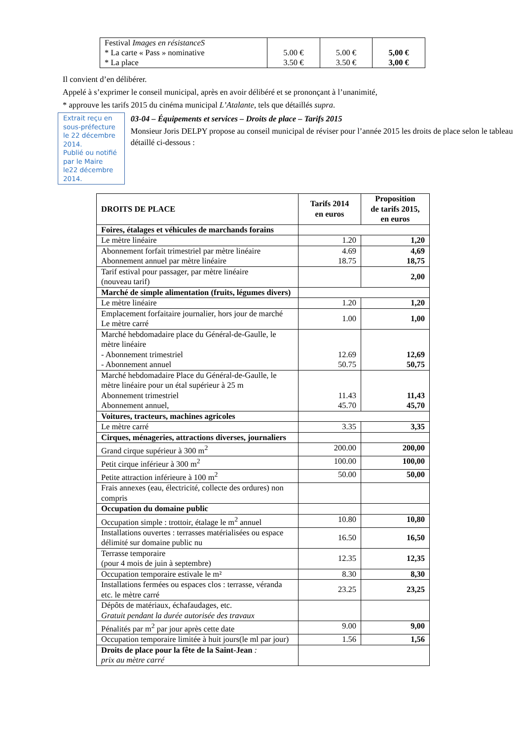| Festival Images en résistanceS * La carte « Pass » nominative * La place | 5.00 € 3.50 € | 5.00 € 3.50 € | 5,00 € 3,00 € |
Il convient d’en délibérer.
Appelé à s’exprimer le conseil municipal, après en avoir délibéré et se prononçant à l’unanimité,
* approuve les tarifs 2015 du cinéma municipal L’Atalante, tels que détaillés supra.
Extrait reçu en sous-préfecture le 22 décembre 2014.
Publié ou notifié par le Maire le22 décembre 2014.
03-04 – Équipements et services – Droits de place – Tarifs 2015
Monsieur Joris DELPY propose au conseil municipal de réviser pour l’année 2015 les droits de place selon le tableau détaillé ci-dessous :
| DROITS DE PLACE | Tarifs 2014 en euros | Proposition de tarifs 2015, en euros |
| --- | --- | --- |
| Foires, étalages et véhicules de marchands forains | | |
| Le mètre linéaire | 1.20 | 1,20 |
| Abonnement forfait trimestriel par mètre linéaire Abonnement annuel par mètre linéaire | 4.69 18.75 | 4,69 18,75 |
| Tarif estival pour passager, par mètre linéaire (nouveau tarif) | | 2,00 |
| Marché de simple alimentation (fruits, légumes divers) | | |
| Le mètre linéaire | 1.20 | 1,20 |
| Emplacement forfaitaire journalier, hors jour de marché Le mètre carré | 1.00 | 1,00 |
| Marché hebdomadaire place du Général-de-Gaulle, le mètre linéaire - Abonnement trimestriel - Abonnement annuel | 12.69 50.75 | 12,69 50,75 |
| Marché hebdomadaire Place du Général-de-Gaulle, le mètre linéaire pour un étal supérieur à 25 m Abonnement trimestriel Abonnement annuel, | 11.43 45.70 | 11,43 45,70 |
| Voitures, tracteurs, machines agricoles | | |
| Le mètre carré | 3.35 | 3,35 |
| Cirques, ménageries, attractions diverses, journaliers | | |
| Grand cirque supérieur à 300 m<sup>2</sup> | 200.00 | 200,00 |
| Petit cirque inférieur à 300 m<sup>2</sup> | 100.00 | 100,00 |
| Petite attraction inférieure à 100 m<sup>2</sup> | 50.00 | 50,00 |
| Frais annexes (eau, électricité, collecte des ordures) non compris | | |
| Occupation du domaine public | | |
| Occupation simple : trottoir, étalage le m<sup>2</sup> annuel | 10.80 | 10,80 |
| Installations ouvertes : terrasses matérialisées ou espace délimité sur domaine public nu | 16.50 | 16,50 |
| Terrasse temporaire (pour 4 mois de juin à septembre) | 12.35 | 12,35 |
| Occupation temporaire estivale le m² | 8.30 | 8,30 |
| Installations fermées ou espaces clos : terrasse, véranda etc. le mètre carré | 23.25 | 23,25 |
| Dépôts de matériaux, échafaudages, etc. Gratuit pendant la durée autorisée des travaux | | |
| Pénalités par m<sup>2</sup> par jour après cette date | 9.00 | 9,00 |
| Occupation temporaire limitée à huit jours(le ml par jour) | 1.56 | 1,56 |
| Droits de place pour la fête de la Saint-Jean : prix au mètre carré | | |